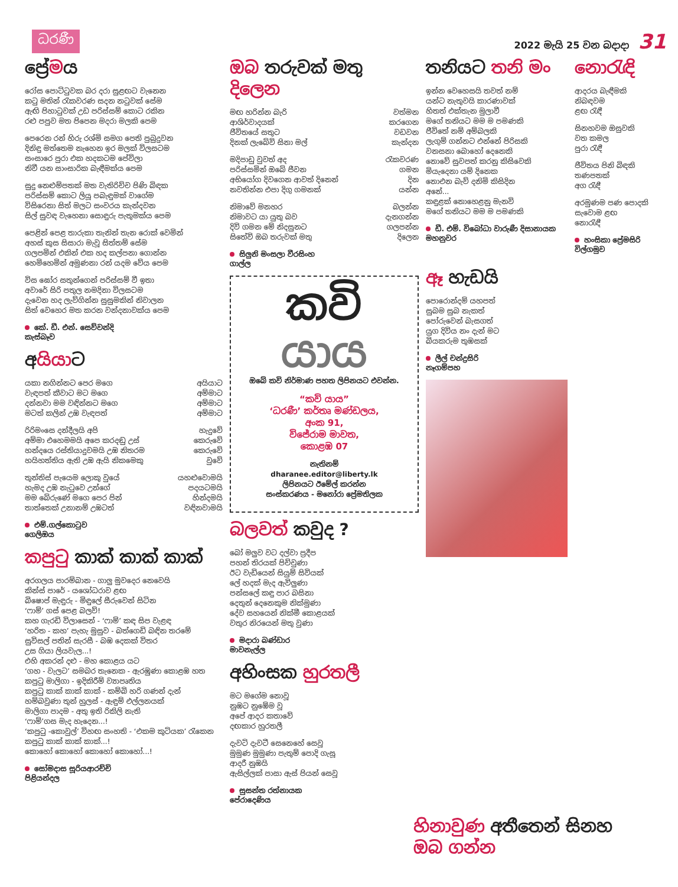ධරණී 2022 මැයි 25 වන බදාදා 31
ප්‍රේමය
රෝස පොට්ටුවක බර දරා සුළඟට වැනෙන
කටු මතින් රැකවරණ සදන නටුවක් සේම
ඇඟි පිහාටුවක් උඩ පරිස්සම් කොට රකින
රළු පපුව මත පිපෙන මදරා මලකි පෙම
පෙරෙන රන් හිරු රශ්මි සමග පෙති පුබුදුවන
දිනිඳු මත්තෙම නැහෙන ඉර මලක් විලසටම
සංසාරෙ පුරා එක හදකටම පේවිලා
නිවී යන සාංසාරික බැඳීමක්ය පෙම
සුදු නෙළුම්පතක් මත වැතිරිච්ච පිණි බිඳක
පරිස්සම් කොට ලියූ පබැඳුමක් වාගේම
විසිරෙනා සිත් මලට සංවරය කැන්දවන
සිල් සුවඳ වැහෙනා සොඳුරු පැතුමක්ය පෙම
පෙළින් පෙළ තාරුකා තැනින් තැන රොක් වෙමින්
අහස් කුස සිසාරා මැවූ සිත්තම් සේම
ගලපමින් එකින් එක හද කල්පනා ගොන්න
හෙමිහෙමින් අමුණනා රන් යදම වේය පෙම
විස ඝෝර සතුන්ගෙන් පරිස්සම් වී ඉතා
අවාරේ සිරි පතුල නමදිනා විලසටම
දැවෙන හද ලැව්ගින්න සුසුමකින් නිවාලන
සිත් වෙහෙර මත කරන වන්දනාවක්ය පෙම
කේ. ඩී. එන්. සෙව්වන්දි
කැස්බෑව
අයියාට
යකා නගින්නට පෙර මගෙ අයියාට
වැඳපත් කීවාට මට මගෙ අම්මාට
දන්නවා මම වඳින්නට මගෙ අම්මාට
මටත් කලින් උඹ වැඳපත් අම්මාට
රිරිමංසෙ දන්දීලයි අපි හැදුවේ
අම්මා එහෙමමයි අපෙ කරදඬු උස් කෙරුවේ
හන්දයෙ රස්තියාදුවමයි උඹ නිතරම කෙරුවේ
හයිහත්තිය ඇති උඹ ඇයි නිකමෙකු වුවේ
තුන්තිස් පැයෙම ලොකු වුයේ යහළුවොමයි
හැමද උඹ නැටුවෙ උන්ගේ පදයටමයි
මම බේරුණේ මගෙ පෙර පින් හින්දමයි
තාත්තෙක් උනානම් උඹටත් වඳිනවාමයි
එම්.ගල්කොටුව
ගෙලිඔය
කපුටු කාක් කාක් කාක්
අරගලය පාරම්බාන - ගාලු මුවදෙර නෙවෙයි
කින්ස් පාරේ - යශෝධරාව ළඟ
බිෂොප් මැඳුරු - මිඳුලේ සීරුවෙන් සිටින
‘ෆාම්’ ගස් පෙළ බලව්!
කහ ගැරඩි විලාසෙන් - ‘ෆාම්’ කඳ සිප වැළඳ
‘හරිත - කහ’ පැහැ මුසුව - බත්ගෙඩි බඳින තරමේ
සුවිසල් පතින් සැරසී - බඹ දෙකක් විතර
උස ගියා ලියවැල...!
එහි අකරන් දළු - මහ කොළය යට
‘ගහ - වැලට’ සමබර තැනෙක - ඇරඹුණා කොළඹ හත
කපුටු මාලිගා - ඉදිකිරීම් ව්‍යාපෘතිය
කපුටු කාක් කාක් කාක් - කම්බි හරි ගණන් දැන්
හම්බවුණා තුන් හුලස් - ඇඳුම් එල්ලනයක්
මාලිගා පාදම - අතු ඉති රිකිලි නැති
‘ෆාම්’ගස මැද හැදෙන...!
‘කපුටු -කොවුල්’ විහඟ සංහති - ‘එකම කුටියක’ රැකෙන
කපුටු කාක් කාක් කාක්...!
කොහෝ කොහෝ කොහෝ කොහෝ...!
සෝමදාස සූරියආරච්චි
පිළියන්දල
ඔබ තරුවක් මතු දිලෙන
මඟ හරින්න බැරි වත්මන
ආශිර්වාදයක් කරගෙන
ජීවිතයේ සතුට වඩවන
දිනක් ලැබේවි සිනා මල් කැන්දන
මදිපාඩු වුවත් අද රැකවරණ
පරිස්සමින් ඔබේ ජීවන ගමන
අභියෝග දිවගෙන ආවත් දිනෙන් දින
නවතින්න එපා දිගු ගමනක් යන්න
නිමාවේ මනහර බලන්න
නිමාවට යා යුතු බව දැනගන්න
දිවි ගමන මේ නිදසුනට ගලපන්න
සිතේවි ඔබ තරුවක් මතු දිලෙන
සිලුනි මංසලා වීරසිංහ
ගාල්ල
කවි
යාය
ඔබේ කවි නිර්මාණ පහත ලිපිනයට එවන්න.
“කවි යාය”
‘ධරණී’ කර්තෘ මණ්ඩලය,
අංක 91,
විජේරාම මාවත,
කොළඹ 07
නැතිනම්
dharanee.editor@liberty.lk
ලිපිනයට ඊමේල් කරන්න
සංස්කරණය - මනෝරා ප්‍රේමතිලක
බලවත් කවුද ?
බෝ මලුව වට දල්වා ප්‍රදීප
පහන් තිරයක් පිච්චුණා
ඊට වැඩියෙන් සියුම් සිවියක්
ලේ හදක් මැද ඇවිලුණා
පන්සලේ කඳු පාර බසිනා
දෙතුන් දෙනෙකුම නික්මුණා
දේව සහයෙන් නික්මී කොළයක්
වතුර නිරයෙන් මතු වුණා
මදාරා බණ්ඩාර
මාවනැල්ල
අහිංසක හුරතලී
මට මගේම නොවූ
නුඹට නුඹේම වූ
අපේ ආදර කතාවේ
දඟකාර හුරතලී
දැවටි දැවටී සෙනෙහේ සෙවූ
මුමුණ මුමුණා පැතුම් පොදි ගැසූ
ආදරී නුඹයි
ඇසිල්ලක් පාසා ඇස් පියන් සෙවූ
සුසන්ත රත්නායක
පේරාදෙණිය
තනියට තනි මං
ඉන්න වෙහෙසයි තවත් නම්
යන්ට නැතුවයි කාරණාවක්
හිතත් එක්තැන මුලාවී
මගේ තනියට මම ම පමණකි
ජීවිතේ නම් අම්බලකි
ලැගුම් ගන්නට එන්නේ පිරිසකි
වනසනා බොහෝ දෙනෙකි
නොවේ සුවපත් කරනු කිසිවෙකි
මියැදෙනා යම් දිනෙක
නොඑන බැව් දනිමි කිසිදින
අනේ...
කඳුළක් නොහෙළනු මැනවි
මගේ තනියට මම ම පමණකි
ඩී. එම්. විබෝධා වාරුණී දිසානායක
මහනුවර
ඈ හැඩයි
පොරොන්දම් යහපත්
සුබම සුබ නැකත්
පෝරුවෙන් බැසගත්
යුග දිවිය නං දැන් මට
බියකරුම තුඹසක්
ලීල් චන්ද්‍රසිරි
නෑගම්පහ
නොරැඳි
ආදරය බැඳීමකි
නිබඳවම
ළඟ රැඳී
සිනහවම ඔසුවකි
වත කමල
පුරා රැඳී
ජීවිතය පිනි බිඳකි
තණපතක්
අග රැඳී
අරමුණම පණ පොදකි
සැවොම ළඟ
නොරැඳී
හංසිකා ප්‍රේමසිරි
විල්ගමුව
හිනාවුණ අතීතෙන් සිනහ
ඔබ ගන්න